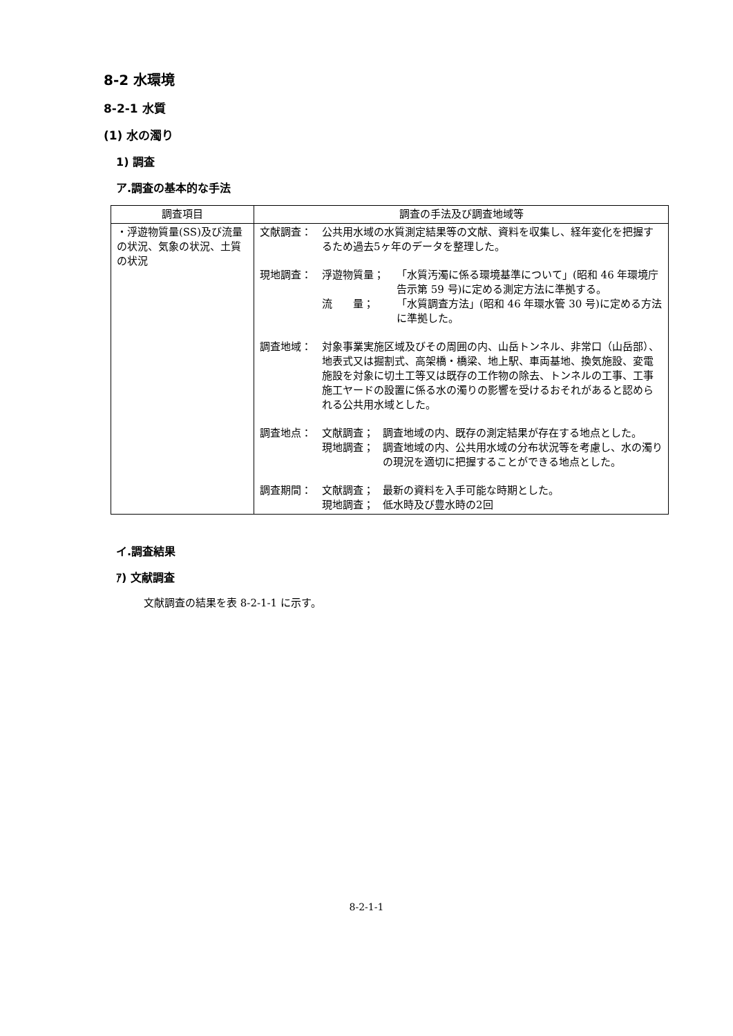8-2 水環境
8-2-1 水質
(1) 水の濁り
1) 調査
ア.調査の基本的な手法
| 調査項目 | 調査の手法及び調査地域等 |
| --- | --- |
| ・浮遊物質量(SS)及び流量の状況、気象の状況、土質の状況 | 文献調査： 公共用水域の水質測定結果等の文献、資料を収集し、経年変化を把握するため過去5ヶ年のデータを整理した。 現地調査： 浮遊物質量； 「水質汚濁に係る環境基準について」(昭和 46 年環境庁告示第 59 号)に定める測定方法に準拠する。 流 量； 「水質調査方法」(昭和 46 年環水管 30 号)に定める方法に準拠した。 調査地域： 対象事業実施区域及びその周囲の内、山岳トンネル、非常口（山岳部）、地表式又は掘割式、高架橋・橋梁、地上駅、車両基地、換気施設、変電施設を対象に切土工等又は既存の工作物の除去、トンネルの工事、工事施工ヤードの設置に係る水の濁りの影響を受けるおそれがあると認められる公共用水域とした。 調査地点： 文献調査； 調査地域の内、既存の測定結果が存在する地点とした。 現地調査； 調査地域の内、公共用水域の分布状況等を考慮し、水の濁りの現況を適切に把握することができる地点とした。 調査期間： 文献調査； 最新の資料を入手可能な時期とした。 現地調査； 低水時及び豊水時の2回 |
イ.調査結果
ｱ) 文献調査
文献調査の結果を表 8-2-1-1 に示す。
8-2-1-1